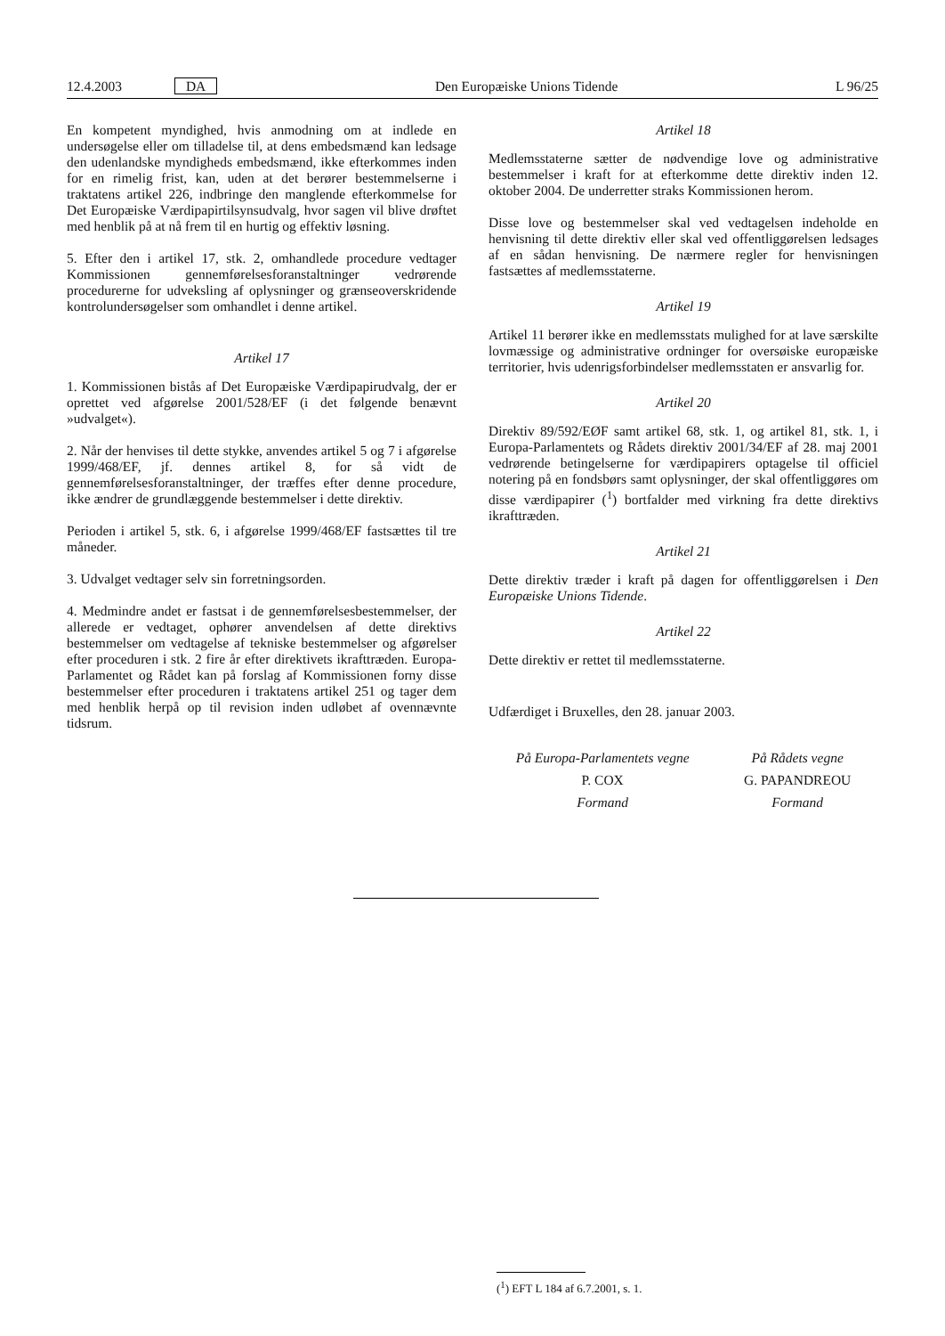12.4.2003 DA Den Europæiske Unions Tidende L 96/25
En kompetent myndighed, hvis anmodning om at indlede en undersøgelse eller om tilladelse til, at dens embedsmænd kan ledsage den udenlandske myndigheds embedsmænd, ikke efterkommes inden for en rimelig frist, kan, uden at det berører bestemmelserne i traktatens artikel 226, indbringe den manglende efterkommelse for Det Europæiske Værdipapirtilsynsudvalg, hvor sagen vil blive drøftet med henblik på at nå frem til en hurtig og effektiv løsning.
5. Efter den i artikel 17, stk. 2, omhandlede procedure vedtager Kommissionen gennemførelsesforanstaltninger vedrørende procedurerne for udveksling af oplysninger og grænseoverskridende kontrolundersøgelser som omhandlet i denne artikel.
Artikel 17
1. Kommissionen bistås af Det Europæiske Værdipapirudvalg, der er oprettet ved afgørelse 2001/528/EF (i det følgende benævnt »udvalget«).
2. Når der henvises til dette stykke, anvendes artikel 5 og 7 i afgørelse 1999/468/EF, jf. dennes artikel 8, for så vidt de gennemførelsesforanstaltninger, der træffes efter denne procedure, ikke ændrer de grundlæggende bestemmelser i dette direktiv.
Perioden i artikel 5, stk. 6, i afgørelse 1999/468/EF fastsættes til tre måneder.
3. Udvalget vedtager selv sin forretningsorden.
4. Medmindre andet er fastsat i de gennemførelsesbestemmelser, der allerede er vedtaget, ophører anvendelsen af dette direktivs bestemmelser om vedtagelse af tekniske bestemmelser og afgørelser efter proceduren i stk. 2 fire år efter direktivets ikrafttræden. Europa-Parlamentet og Rådet kan på forslag af Kommissionen forny disse bestemmelser efter proceduren i traktatens artikel 251 og tager dem med henblik herpå op til revision inden udløbet af ovennævnte tidsrum.
Artikel 18
Medlemsstaterne sætter de nødvendige love og administrative bestemmelser i kraft for at efterkomme dette direktiv inden 12. oktober 2004. De underretter straks Kommissionen herom.
Disse love og bestemmelser skal ved vedtagelsen indeholde en henvisning til dette direktiv eller skal ved offentliggørelsen ledsages af en sådan henvisning. De nærmere regler for henvisningen fastsættes af medlemsstaterne.
Artikel 19
Artikel 11 berører ikke en medlemsstats mulighed for at lave særskilte lovmæssige og administrative ordninger for oversøiske europæiske territorier, hvis udenrigsforbindelser medlemsstaten er ansvarlig for.
Artikel 20
Direktiv 89/592/EØF samt artikel 68, stk. 1, og artikel 81, stk. 1, i Europa-Parlamentets og Rådets direktiv 2001/34/EF af 28. maj 2001 vedrørende betingelserne for værdipapirers optagelse til officiel notering på en fondsbørs samt oplysninger, der skal offentliggøres om disse værdipapirer (<sup>1</sup>) bortfalder med virkning fra dette direktivs ikrafttræden.
Artikel 21
Dette direktiv træder i kraft på dagen for offentliggørelsen i Den Europæiske Unions Tidende.
Artikel 22
Dette direktiv er rettet til medlemsstaterne.
Udfærdiget i Bruxelles, den 28. januar 2003.
På Europa-Parlamentets vegne
P. COX
Formand
På Rådets vegne
G. PAPANDREOU
Formand
(<sup>1</sup>) EFT L 184 af 6.7.2001, s. 1.